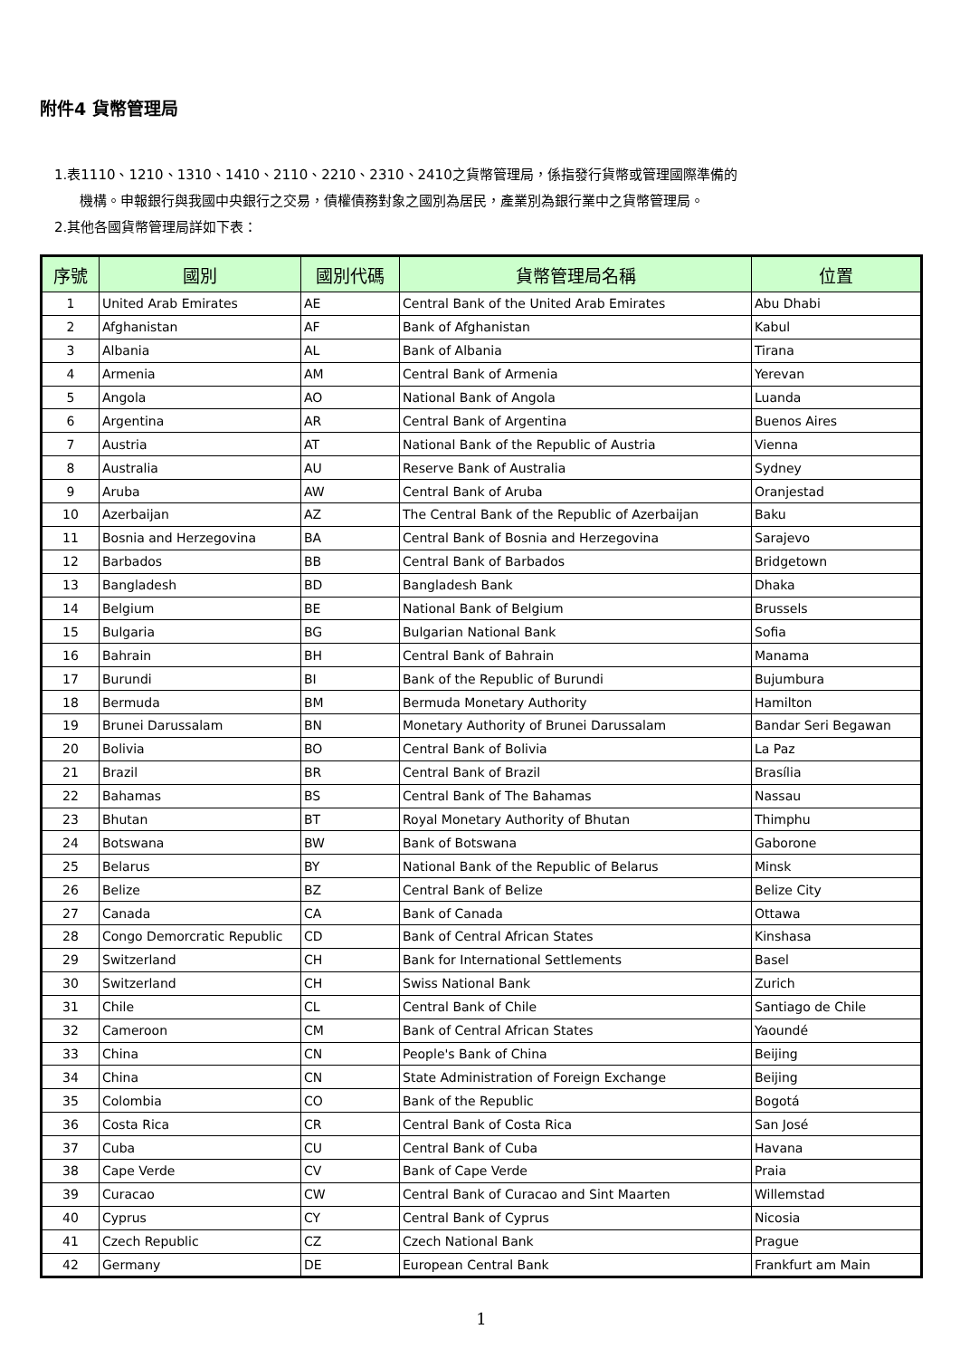附件4 貨幣管理局
1.表1110、1210、1310、1410、2110、2210、2310、2410之貨幣管理局，係指發行貨幣或管理國際準備的
機構。申報銀行與我國中央銀行之交易，債權債務對象之國別為居民，產業別為銀行業中之貨幣管理局。
2.其他各國貨幣管理局詳如下表：
| 序號 | 國別 | 國別代碼 | 貨幣管理局名稱 | 位置 |
| --- | --- | --- | --- | --- |
| 1 | United Arab Emirates | AE | Central Bank of the United Arab Emirates | Abu Dhabi |
| 2 | Afghanistan | AF | Bank of Afghanistan | Kabul |
| 3 | Albania | AL | Bank of Albania | Tirana |
| 4 | Armenia | AM | Central Bank of Armenia | Yerevan |
| 5 | Angola | AO | National Bank of Angola | Luanda |
| 6 | Argentina | AR | Central Bank of Argentina | Buenos Aires |
| 7 | Austria | AT | National Bank of the Republic of Austria | Vienna |
| 8 | Australia | AU | Reserve Bank of Australia | Sydney |
| 9 | Aruba | AW | Central Bank of Aruba | Oranjestad |
| 10 | Azerbaijan | AZ | The Central Bank of the Republic of Azerbaijan | Baku |
| 11 | Bosnia and Herzegovina | BA | Central Bank of Bosnia and Herzegovina | Sarajevo |
| 12 | Barbados | BB | Central Bank of Barbados | Bridgetown |
| 13 | Bangladesh | BD | Bangladesh Bank | Dhaka |
| 14 | Belgium | BE | National Bank of Belgium | Brussels |
| 15 | Bulgaria | BG | Bulgarian National Bank | Sofia |
| 16 | Bahrain | BH | Central Bank of Bahrain | Manama |
| 17 | Burundi | BI | Bank of the Republic of Burundi | Bujumbura |
| 18 | Bermuda | BM | Bermuda Monetary Authority | Hamilton |
| 19 | Brunei Darussalam | BN | Monetary Authority of Brunei Darussalam | Bandar Seri Begawan |
| 20 | Bolivia | BO | Central Bank of Bolivia | La Paz |
| 21 | Brazil | BR | Central Bank of Brazil | Brasília |
| 22 | Bahamas | BS | Central Bank of The Bahamas | Nassau |
| 23 | Bhutan | BT | Royal Monetary Authority of Bhutan | Thimphu |
| 24 | Botswana | BW | Bank of Botswana | Gaborone |
| 25 | Belarus | BY | National Bank of the Republic of Belarus | Minsk |
| 26 | Belize | BZ | Central Bank of Belize | Belize City |
| 27 | Canada | CA | Bank of Canada | Ottawa |
| 28 | Congo Demorcratic Republic | CD | Bank of Central African States | Kinshasa |
| 29 | Switzerland | CH | Bank for International Settlements | Basel |
| 30 | Switzerland | CH | Swiss National Bank | Zurich |
| 31 | Chile | CL | Central Bank of Chile | Santiago de Chile |
| 32 | Cameroon | CM | Bank of Central African States | Yaoundé |
| 33 | China | CN | People's Bank of China | Beijing |
| 34 | China | CN | State Administration of Foreign Exchange | Beijing |
| 35 | Colombia | CO | Bank of the Republic | Bogotá |
| 36 | Costa Rica | CR | Central Bank of Costa Rica | San José |
| 37 | Cuba | CU | Central Bank of Cuba | Havana |
| 38 | Cape Verde | CV | Bank of Cape Verde | Praia |
| 39 | Curacao | CW | Central Bank of Curacao and Sint Maarten | Willemstad |
| 40 | Cyprus | CY | Central Bank of Cyprus | Nicosia |
| 41 | Czech Republic | CZ | Czech National Bank | Prague |
| 42 | Germany | DE | European Central Bank | Frankfurt am Main |
1